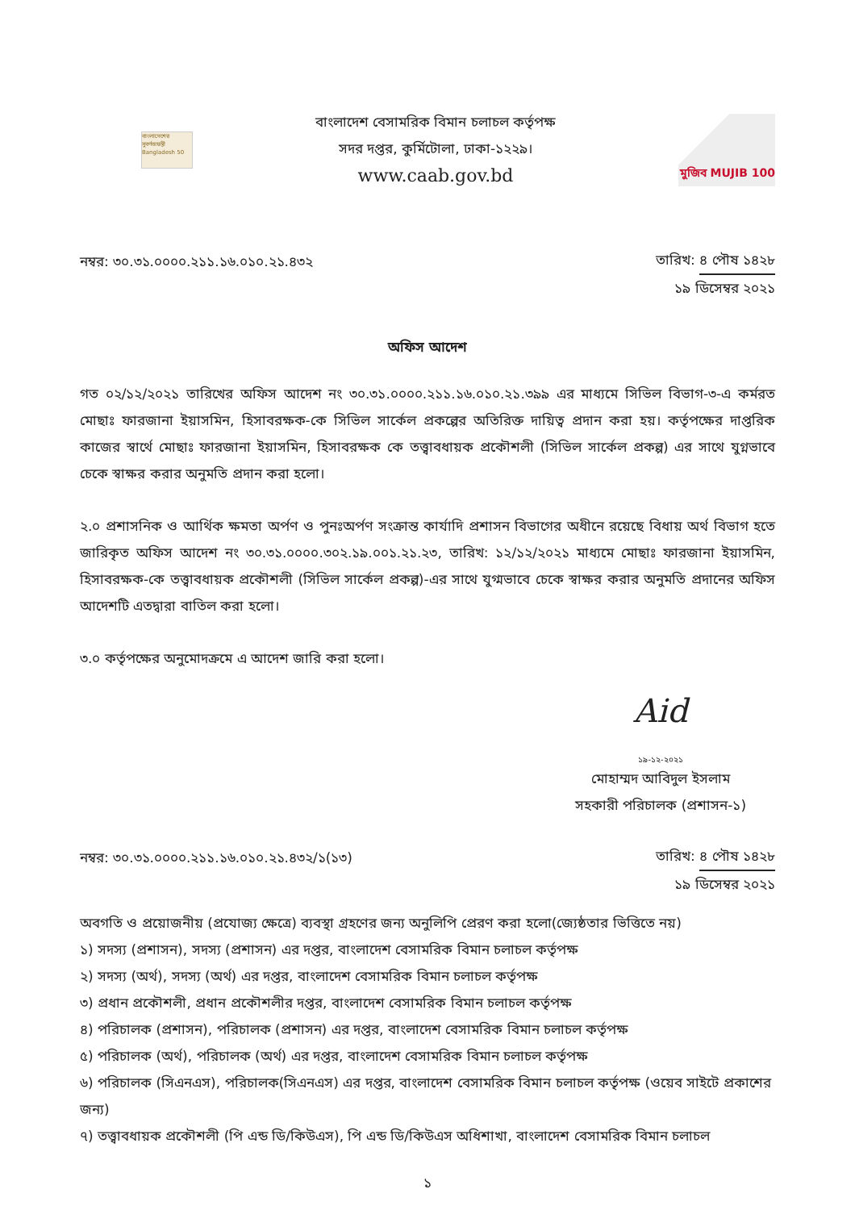বাংলাদেশের সুবর্ণজয়ন্তী Bangladesh 50
বাংলাদেশ বেসামরিক বিমান চলাচল কর্তৃপক্ষ
সদর দপ্তর, কুর্মিটোলা, ঢাকা-১২২৯।
www.caab.gov.bd
মুজিব MUJIB 100
নম্বর: ৩০.৩১.০০০০.২১১.১৬.০১০.২১.৪৩২
তারিখ: ৪ পৌষ ১৪২৮
১৯ ডিসেম্বর ২০২১
অফিস আদেশ
গত ০২/১২/২০২১ তারিখের অফিস আদেশ নং ৩০.৩১.০০০০.২১১.১৬.০১০.২১.৩৯৯ এর মাধ্যমে সিভিল বিভাগ-৩-এ কর্মরত মোছাঃ ফারজানা ইয়াসমিন, হিসাবরক্ষক-কে সিভিল সার্কেল প্রকল্পের অতিরিক্ত দায়িত্ব প্রদান করা হয়। কর্তৃপক্ষের দাপ্তরিক কাজের স্বার্থে মোছাঃ ফারজানা ইয়াসমিন, হিসাবরক্ষক কে তত্ত্বাবধায়ক প্রকৌশলী (সিভিল সার্কেল প্রকল্প) এর সাথে যুগ্নভাবে চেকে স্বাক্ষর করার অনুমতি প্রদান করা হলো।
২.০ প্রশাসনিক ও আর্থিক ক্ষমতা অর্পণ ও পুনঃঅর্পণ সংক্রান্ত কার্যাদি প্রশাসন বিভাগের অধীনে রয়েছে বিধায় অর্থ বিভাগ হতে জারিকৃত অফিস আদেশ নং ৩০.৩১.০০০০.৩০২.১৯.০০১.২১.২৩, তারিখ: ১২/১২/২০২১ মাধ্যমে মোছাঃ ফারজানা ইয়াসমিন, হিসাবরক্ষক-কে তত্ত্বাবধায়ক প্রকৌশলী (সিভিল সার্কেল প্রকল্প)-এর সাথে যুগ্মভাবে চেকে স্বাক্ষর করার অনুমতি প্রদানের অফিস আদেশটি এতদ্বারা বাতিল করা হলো।
৩.০ কর্তৃপক্ষের অনুমোদক্রমে এ আদেশ জারি করা হলো।
Aid
১৯-১২-২০২১
মোহাম্মদ আবিদুল ইসলাম
সহকারী পরিচালক (প্রশাসন-১)
নম্বর: ৩০.৩১.০০০০.২১১.১৬.০১০.২১.৪৩২/১(১৩)
তারিখ: ৪ পৌষ ১৪২৮
১৯ ডিসেম্বর ২০২১
অবগতি ও প্রয়োজনীয় (প্রযোজ্য ক্ষেত্রে) ব্যবস্থা গ্রহণের জন্য অনুলিপি প্রেরণ করা হলো(জ্যেষ্ঠতার ভিত্তিতে নয়)
১) সদস্য (প্রশাসন), সদস্য (প্রশাসন) এর দপ্তর, বাংলাদেশ বেসামরিক বিমান চলাচল কর্তৃপক্ষ
২) সদস্য (অর্থ), সদস্য (অর্থ) এর দপ্তর, বাংলাদেশ বেসামরিক বিমান চলাচল কর্তৃপক্ষ
৩) প্রধান প্রকৌশলী, প্রধান প্রকৌশলীর দপ্তর, বাংলাদেশ বেসামরিক বিমান চলাচল কর্তৃপক্ষ
৪) পরিচালক (প্রশাসন), পরিচালক (প্রশাসন) এর দপ্তর, বাংলাদেশ বেসামরিক বিমান চলাচল কর্তৃপক্ষ
৫) পরিচালক (অর্থ), পরিচালক (অর্থ) এর দপ্তর, বাংলাদেশ বেসামরিক বিমান চলাচল কর্তৃপক্ষ
৬) পরিচালক (সিএনএস), পরিচালক(সিএনএস) এর দপ্তর, বাংলাদেশ বেসামরিক বিমান চলাচল কর্তৃপক্ষ (ওয়েব সাইটে প্রকাশের জন্য)
৭) তত্ত্বাবধায়ক প্রকৌশলী (পি এন্ড ডি/কিউএস), পি এন্ড ডি/কিউএস অধিশাখা, বাংলাদেশ বেসামরিক বিমান চলাচল
১